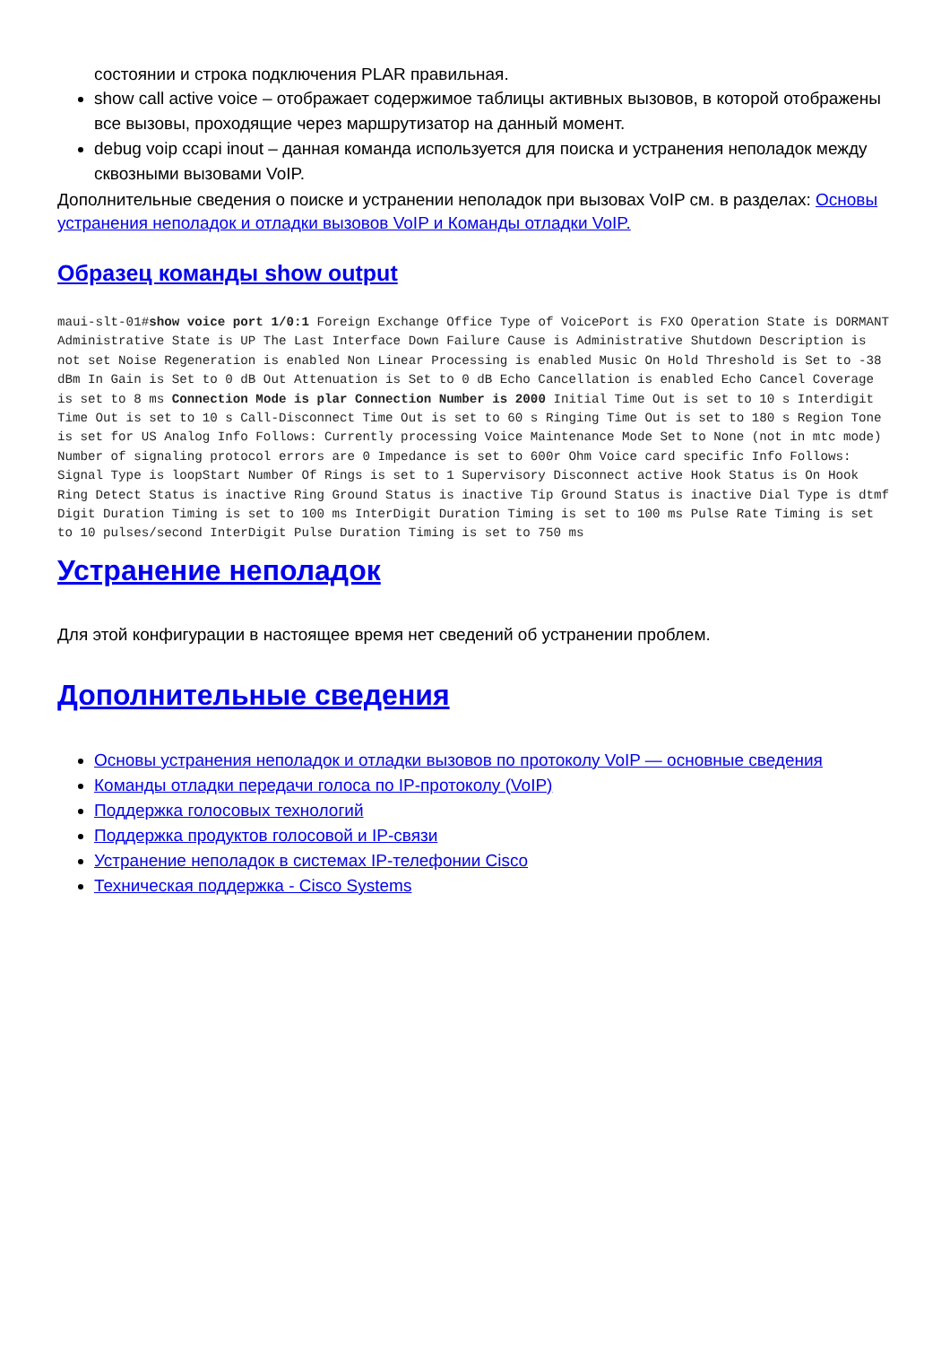состоянии и строка подключения PLAR правильная.
show call active voice – отображает содержимое таблицы активных вызовов, в которой отображены все вызовы, проходящие через маршрутизатор на данный момент.
debug voip ccapi inout – данная команда используется для поиска и устранения неполадок между сквозными вызовами VoIP.
Дополнительные сведения о поиске и устранении неполадок при вызовах VoIP см. в разделах: Основы устранения неполадок и отладки вызовов VoIP и Команды отладки VoIP.
Образец команды show output
maui-slt-01#show voice port 1/0:1 Foreign Exchange Office Type of VoicePort is FXO Operation State is DORMANT Administrative State is UP The Last Interface Down Failure Cause is Administrative Shutdown Description is not set Noise Regeneration is enabled Non Linear Processing is enabled Music On Hold Threshold is Set to -38 dBm In Gain is Set to 0 dB Out Attenuation is Set to 0 dB Echo Cancellation is enabled Echo Cancel Coverage is set to 8 ms Connection Mode is plar Connection Number is 2000 Initial Time Out is set to 10 s Interdigit Time Out is set to 10 s Call-Disconnect Time Out is set to 60 s Ringing Time Out is set to 180 s Region Tone is set for US Analog Info Follows: Currently processing Voice Maintenance Mode Set to None (not in mtc mode) Number of signaling protocol errors are 0 Impedance is set to 600r Ohm Voice card specific Info Follows: Signal Type is loopStart Number Of Rings is set to 1 Supervisory Disconnect active Hook Status is On Hook Ring Detect Status is inactive Ring Ground Status is inactive Tip Ground Status is inactive Dial Type is dtmf Digit Duration Timing is set to 100 ms InterDigit Duration Timing is set to 100 ms Pulse Rate Timing is set to 10 pulses/second InterDigit Pulse Duration Timing is set to 750 ms
Устранение неполадок
Для этой конфигурации в настоящее время нет сведений об устранении проблем.
Дополнительные сведения
Основы устранения неполадок и отладки вызовов по протоколу VoIP — основные сведения
Команды отладки передачи голоса по IP-протоколу (VoIP)
Поддержка голосовых технологий
Поддержка продуктов голосовой и IP-связи
Устранение неполадок в системах IP-телефонии Cisco
Техническая поддержка - Cisco Systems